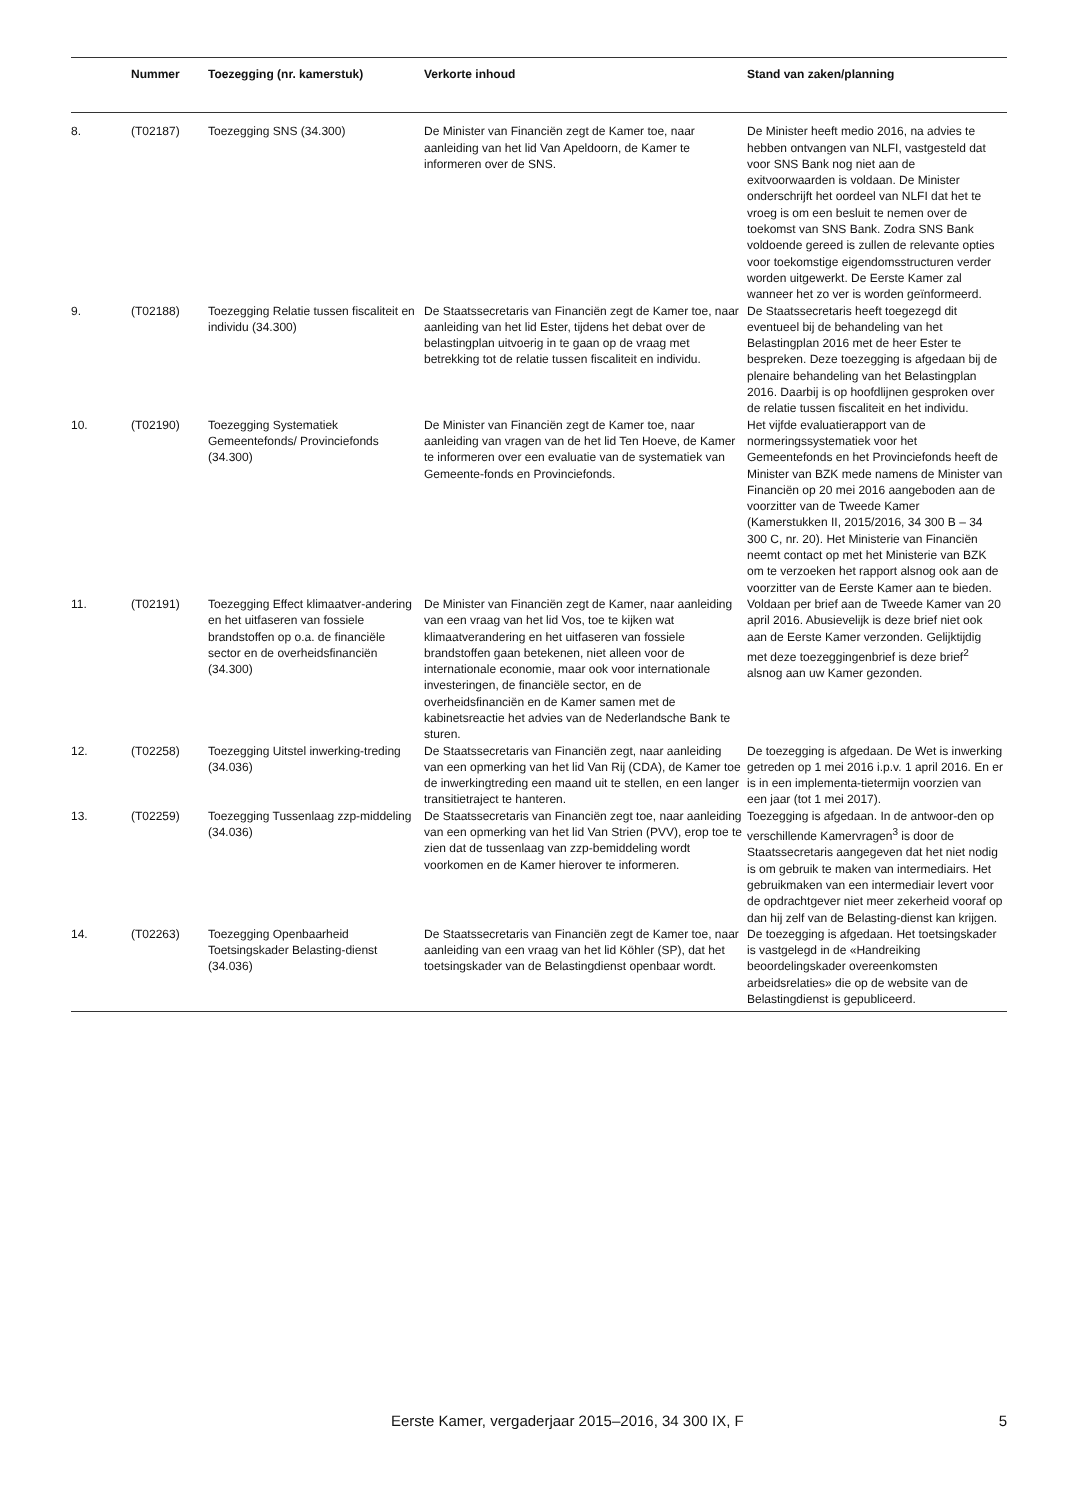| | Nummer | Toezegging (nr. kamerstuk) | Verkorte inhoud | Stand van zaken/planning |
| --- | --- | --- | --- | --- |
| 8. | (T02187) | Toezegging SNS (34.300) | De Minister van Financiën zegt de Kamer toe, naar aanleiding van het lid Van Apeldoorn, de Kamer te informeren over de SNS. | De Minister heeft medio 2016, na advies te hebben ontvangen van NLFI, vastgesteld dat voor SNS Bank nog niet aan de exitvoorwaarden is voldaan. De Minister onderschrijft het oordeel van NLFI dat het te vroeg is om een besluit te nemen over de toekomst van SNS Bank. Zodra SNS Bank voldoende gereed is zullen de relevante opties voor toekomstige eigendomsstructuren verder worden uitgewerkt. De Eerste Kamer zal wanneer het zo ver is worden geïnformeerd. |
| 9. | (T02188) | Toezegging Relatie tussen fiscaliteit en individu (34.300) | De Staatssecretaris van Financiën zegt de Kamer toe, naar aanleiding van het lid Ester, tijdens het debat over de belastingplan uitvoerig in te gaan op de vraag met betrekking tot de relatie tussen fiscaliteit en individu. | De Staatssecretaris heeft toegezegd dit eventueel bij de behandeling van het Belastingplan 2016 met de heer Ester te bespreken. Deze toezegging is afgedaan bij de plenaire behandeling van het Belastingplan 2016. Daarbij is op hoofdlijnen gesproken over de relatie tussen fiscaliteit en het individu. |
| 10. | (T02190) | Toezegging Systematiek Gemeentefonds/ Provinciefonds (34.300) | De Minister van Financiën zegt de Kamer toe, naar aanleiding van vragen van de het lid Ten Hoeve, de Kamer te informeren over een evaluatie van de systematiek van Gemeente-fonds en Provinciefonds. | Het vijfde evaluatierapport van de normeringssystematiek voor het Gemeentefonds en het Provinciefonds heeft de Minister van BZK mede namens de Minister van Financiën op 20 mei 2016 aangeboden aan de voorzitter van de Tweede Kamer (Kamerstukken II, 2015/2016, 34 300 B – 34 300 C, nr. 20). Het Ministerie van Financiën neemt contact op met het Ministerie van BZK om te verzoeken het rapport alsnog ook aan de voorzitter van de Eerste Kamer aan te bieden. |
| 11. | (T02191) | Toezegging Effect klimaatver-andering en het uitfaseren van fossiele brandstoffen op o.a. de financiële sector en de overheidsfinanciën (34.300) | De Minister van Financiën zegt de Kamer, naar aanleiding van een vraag van het lid Vos, toe te kijken wat klimaatverandering en het uitfaseren van fossiele brandstoffen gaan betekenen, niet alleen voor de internationale economie, maar ook voor internationale investeringen, de financiële sector, en de overheidsfinanciën en de Kamer samen met de kabinetsreactie het advies van de Nederlandsche Bank te sturen. | Voldaan per brief aan de Tweede Kamer van 20 april 2016. Abusievelijk is deze brief niet ook aan de Eerste Kamer verzonden. Gelijktijdig met deze toezeggingenbrief is deze brief<sup>2</sup> alsnog aan uw Kamer gezonden. |
| 12. | (T02258) | Toezegging Uitstel inwerking-treding (34.036) | De Staatssecretaris van Financiën zegt, naar aanleiding van een opmerking van het lid Van Rij (CDA), de Kamer toe de inwerkingtreding een maand uit te stellen, en een langer transitietraject te hanteren. | De toezegging is afgedaan. De Wet is inwerking getreden op 1 mei 2016 i.p.v. 1 april 2016. En er is in een implementa-tietermijn voorzien van een jaar (tot 1 mei 2017). |
| 13. | (T02259) | Toezegging Tussenlaag zzp-middeling (34.036) | De Staatssecretaris van Financiën zegt toe, naar aanleiding van een opmerking van het lid Van Strien (PVV), erop toe te zien dat de tussenlaag van zzp-bemiddeling wordt voorkomen en de Kamer hierover te informeren. | Toezegging is afgedaan. In de antwoor-den op verschillende Kamervragen<sup>3</sup> is door de Staatssecretaris aangegeven dat het niet nodig is om gebruik te maken van intermediairs. Het gebruikmaken van een intermediair levert voor de opdrachtgever niet meer zekerheid vooraf op dan hij zelf van de Belasting-dienst kan krijgen. |
| 14. | (T02263) | Toezegging Openbaarheid Toetsingskader Belasting-dienst (34.036) | De Staatssecretaris van Financiën zegt de Kamer toe, naar aanleiding van een vraag van het lid Köhler (SP), dat het toetsingskader van de Belastingdienst openbaar wordt. | De toezegging is afgedaan. Het toetsingskader is vastgelegd in de «Handreiking beoordelingskader overeenkomsten arbeidsrelaties» die op de website van de Belastingdienst is gepubliceerd. |
Eerste Kamer, vergaderjaar 2015–2016, 34 300 IX, F 5